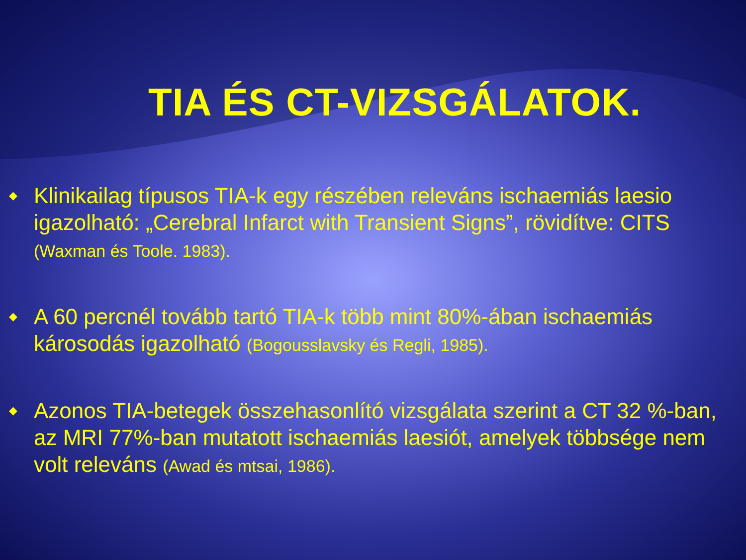TIA ÉS CT-VIZSGÁLATOK.
◆ Klinikailag típusos TIA-k egy részében releváns ischaemiás laesio igazolható: „Cerebral Infarct with Transient Signs”, rövidítve: CITS (Waxman és Toole. 1983).
◆ A 60 percnél tovább tartó TIA-k több mint 80%-ában ischaemiás károsodás igazolható (Bogousslavsky és Regli, 1985).
◆ Azonos TIA-betegek összehasonlító vizsgálata szerint a CT 32 %-ban, az MRI 77%-ban mutatott ischaemiás laesiót, amelyek többsége nem volt releváns (Awad és mtsai, 1986).